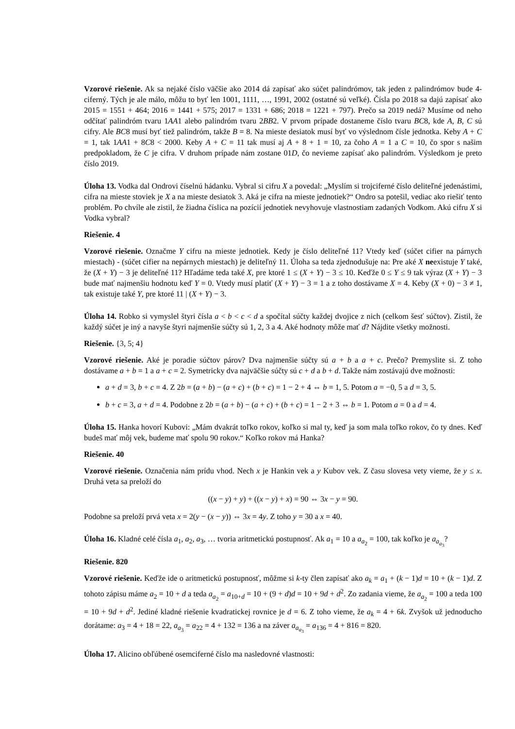Vzorové riešenie. Ak sa nejaké číslo väčšie ako 2014 dá zapísať ako súčet palindrómov, tak jeden z palindrómov bude 4-ciferný. Tých je ale málo, môžu to byť len 1001, 1111, …, 1991, 2002 (ostatné sú veľké). Čísla po 2018 sa dajú zapísať ako 2015 = 1551 + 464; 2016 = 1441 + 575; 2017 = 1331 + 686; 2018 = 1221 + 797). Prečo sa 2019 nedá? Musíme od neho odčítať palindróm tvaru 1AA1 alebo palindróm tvaru 2BB2. V prvom prípade dostaneme číslo tvaru BC8, kde A, B, C sú cifry. Ale BC8 musí byť tiež palindróm, takže B = 8. Na mieste desiatok musí byť vo výslednom čísle jednotka. Keby A + C = 1, tak 1AA1 + 8C8 < 2000. Keby A + C = 11 tak musí aj A + 8 + 1 = 10, za čoho A = 1 a C = 10, čo spor s našim predpokladom, že C je cifra. V druhom prípade nám zostane 01D, čo nevieme zapísať ako palindróm. Výsledkom je preto číslo 2019.
Úloha 13. Vodka dal Ondrovi číselnú hádanku. Vybral si cifru X a povedal: „Myslím si trojciferné číslo deliteľné jedenástimi, cifra na mieste stoviek je X a na mieste desiatok 3. Aká je cifra na mieste jednotiek?“ Ondro sa potešil, vediac ako riešiť tento problém. Po chvíle ale zistil, že žiadna číslica na pozícií jednotiek nevyhovuje vlastnostiam zadaných Vodkom. Akú cifru X si Vodka vybral?
Riešenie. 4
Vzorové riešenie. Označme Y cifru na mieste jednotiek. Kedy je číslo deliteľné 11? Vtedy keď (súčet cifier na párnych miestach) - (súčet cifier na nepárnych miestach) je deliteľný 11. Úloha sa teda zjednodušuje na: Pre aké X neexistuje Y také, že (X + Y) − 3 je deliteľné 11? Hľadáme teda také X, pre ktoré 1 ≤ (X + Y) − 3 ≤ 10. Keďže 0 ≤ Y ≤ 9 tak výraz (X + Y) − 3 bude mať najmenšiu hodnotu keď Y = 0. Vtedy musí platiť (X + Y) − 3 = 1 a z toho dostávame X = 4. Keby (X + 0) − 3 ≠ 1, tak existuje také Y, pre ktoré 11 | (X + Y) − 3.
Úloha 14. Robko si vymyslel štyri čísla a < b < c < d a spočítal súčty každej dvojice z nich (celkom šesť súčtov). Zistil, že každý súčet je iný a navyše štyri najmenšie súčty sú 1, 2, 3 a 4. Aké hodnoty môže mať d? Nájdite všetky možnosti.
Riešenie. {3, 5; 4}
Vzorové riešenie. Aké je poradie súčtov párov? Dva najmenšie súčty sú a + b a a + c. Prečo? Premyslite si. Z toho dostávame a + b = 1 a a + c = 2. Symetricky dva najväčšie súčty sú c + d a b + d. Takže nám zostávajú dve možnosti:
a + d = 3, b + c = 4. Z 2b = (a + b) − (a + c) + (b + c) = 1 − 2 + 4 ⇔ b = 1, 5. Potom a = −0, 5 a d = 3, 5.
b + c = 3, a + d = 4. Podobne z 2b = (a + b) − (a + c) + (b + c) = 1 − 2 + 3 ⇔ b = 1. Potom a = 0 a d = 4.
Úloha 15. Hanka hovorí Kubovi: „Mám dvakrát toľko rokov, koľko si mal ty, keď ja som mala toľko rokov, čo ty dnes. Keď budeš mať môj vek, budeme mať spolu 90 rokov.“ Koľko rokov má Hanka?
Riešenie. 40
Vzorové riešenie. Označenia nám prídu vhod. Nech x je Hankin vek a y Kubov vek. Z času slovesa vety vieme, že y ≤ x. Druhá veta sa preloží do
((x − y) + y) + ((x − y) + x) = 90 ⇔ 3x − y = 90.
Podobne sa preloží prvá veta x = 2(y − (x − y)) ⇔ 3x = 4y. Z toho y = 30 a x = 40.
Úloha 16. Kladné celé čísla a<sub>1</sub>, a<sub>2</sub>, a<sub>3</sub>, … tvoria aritmetickú postupnosť. Ak a<sub>1</sub> = 10 a a<sub>a<sub>2</sub></sub> = 100, tak koľko je a<sub>a<sub>a<sub>3</sub></sub></sub>?
Riešenie. 820
Vzorové riešenie. Keďže ide o aritmetickú postupnosť, môžme si k-ty člen zapísať ako a<sub>k</sub> = a<sub>1</sub> + (k − 1)d = 10 + (k − 1)d. Z tohoto zápisu máme a<sub>2</sub> = 10 + d a teda a<sub>a<sub>2</sub></sub> = a<sub>10+d</sub> = 10 + (9 + d)d = 10 + 9d + d<sup>2</sup>. Zo zadania vieme, že a<sub>a<sub>2</sub></sub> = 100 a teda 100 = 10 + 9d + d<sup>2</sup>. Jediné kladné riešenie kvadratickej rovnice je d = 6. Z toho vieme, že a<sub>k</sub> = 4 + 6k. Zvyšok už jednoducho dorátame: a<sub>3</sub> = 4 + 18 = 22, a<sub>a<sub>3</sub></sub> = a<sub>22</sub> = 4 + 132 = 136 a na záver a<sub>a<sub>a<sub>3</sub></sub></sub> = a<sub>136</sub> = 4 + 816 = 820.
Úloha 17. Alicino obľúbené osemciferné číslo ma nasledovné vlastnosti: